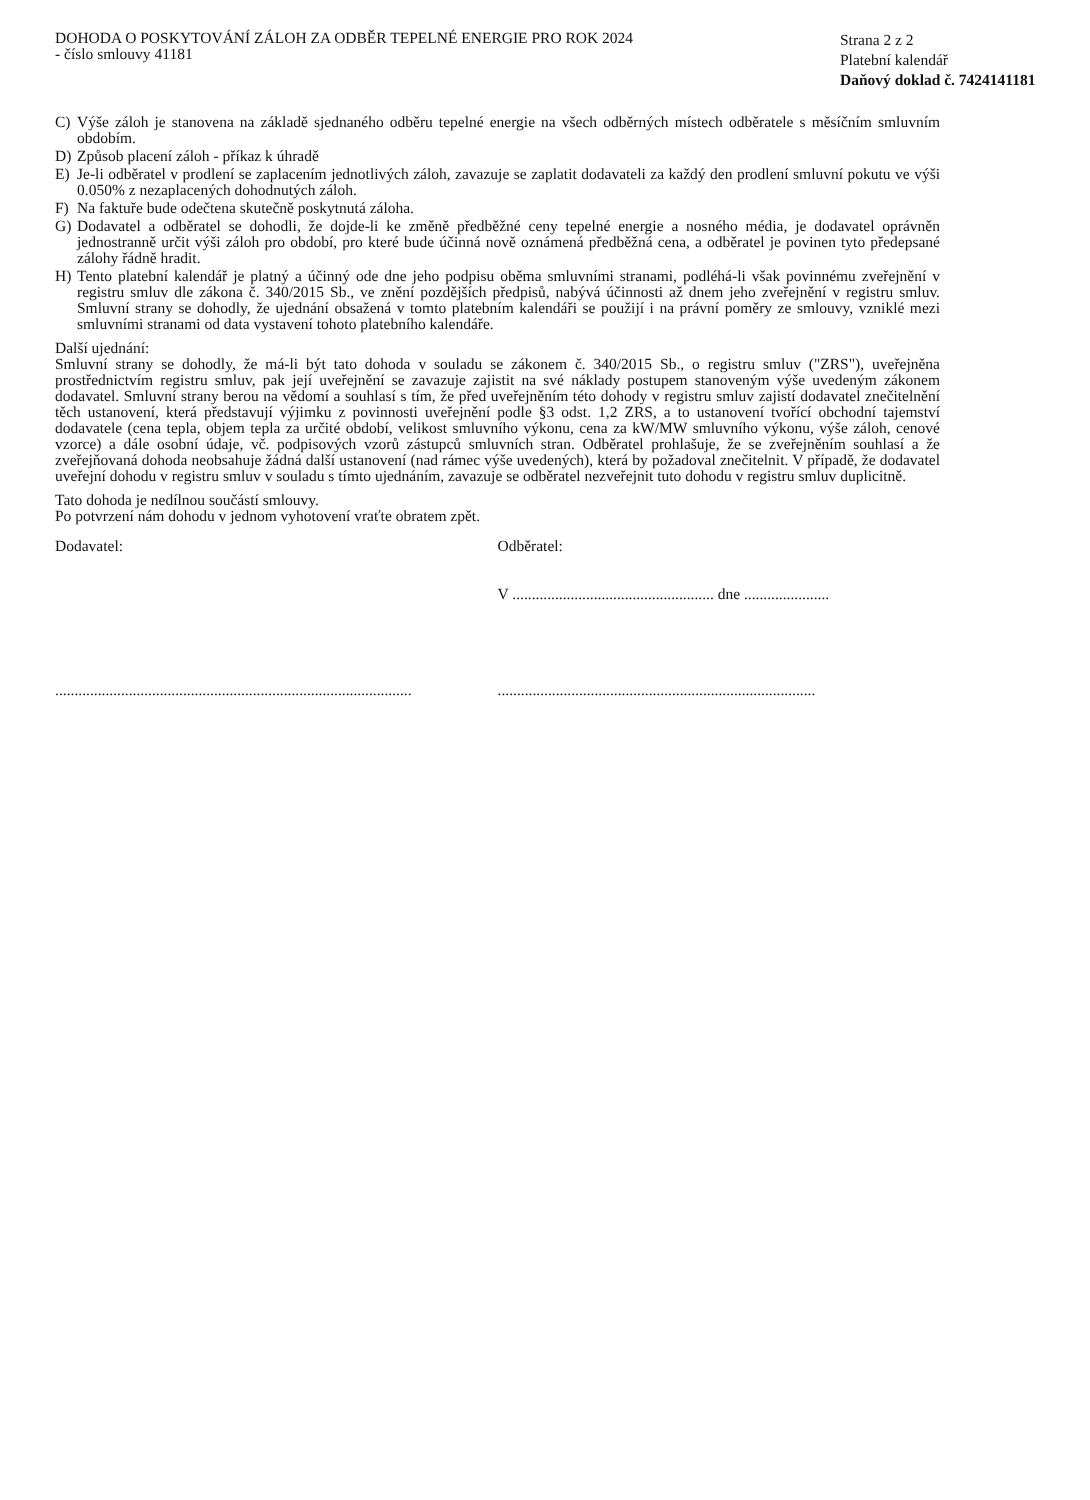DOHODA O POSKYTOVÁNÍ ZÁLOH ZA ODBĚR TEPELNÉ ENERGIE PRO ROK 2024
- číslo smlouvy 41181
Strana 2 z 2
Platební kalendář
Daňový doklad č. 7424141181
C) Výše záloh je stanovena na základě sjednaného odběru tepelné energie na všech odběrných místech odběratele s měsíčním smluvním obdobím.
D) Způsob placení záloh - příkaz k úhradě
E) Je-li odběratel v prodlení se zaplacením jednotlivých záloh, zavazuje se zaplatit dodavateli za každý den prodlení smluvní pokutu ve výši 0.050% z nezaplacených dohodnutých záloh.
F) Na faktuře bude odečtena skutečně poskytnutá záloha.
G) Dodavatel a odběratel se dohodli, že dojde-li ke změně předběžné ceny tepelné energie a nosného média, je dodavatel oprávněn jednostranně určit výši záloh pro období, pro které bude účinná nově oznámená předběžná cena, a odběratel je povinen tyto předepsané zálohy řádně hradit.
H) Tento platební kalendář je platný a účinný ode dne jeho podpisu oběma smluvními stranami, podléhá-li však povinnému zveřejnění v registru smluv dle zákona č. 340/2015 Sb., ve znění pozdějších předpisů, nabývá účinnosti až dnem jeho zveřejnění v registru smluv. Smluvní strany se dohodly, že ujednání obsažená v tomto platebním kalendáři se použijí i na právní poměry ze smlouvy, vzniklé mezi smluvními stranami od data vystavení tohoto platebního kalendáře.
Další ujednání:
Smluvní strany se dohodly, že má-li být tato dohoda v souladu se zákonem č. 340/2015 Sb., o registru smluv ("ZRS"), uveřejněna prostřednictvím registru smluv, pak její uveřejnění se zavazuje zajistit na své náklady postupem stanoveným výše uvedeným zákonem dodavatel. Smluvní strany berou na vědomí a souhlasí s tím, že před uveřejněním této dohody v registru smluv zajistí dodavatel znečitelnění těch ustanovení, která představují výjimku z povinnosti uveřejnění podle §3 odst. 1,2 ZRS, a to ustanovení tvořící obchodní tajemství dodavatele (cena tepla, objem tepla za určité období, velikost smluvního výkonu, cena za kW/MW smluvního výkonu, výše záloh, cenové vzorce) a dále osobní údaje, vč. podpisových vzorů zástupců smluvních stran. Odběratel prohlašuje, že se zveřejněním souhlasí a že zveřejňovaná dohoda neobsahuje žádná další ustanovení (nad rámec výše uvedených), která by požadoval znečitelnit. V případě, že dodavatel uveřejní dohodu v registru smluv v souladu s tímto ujednáním, zavazuje se odběratel nezveřejnit tuto dohodu v registru smluv duplicitně.
Tato dohoda je nedílnou součástí smlouvy.
Po potvrzení nám dohodu v jednom vyhotovení vraťte obratem zpět.
Dodavatel: Odběratel:
V .................................................... dne ......................
............................................................................................
..................................................................................